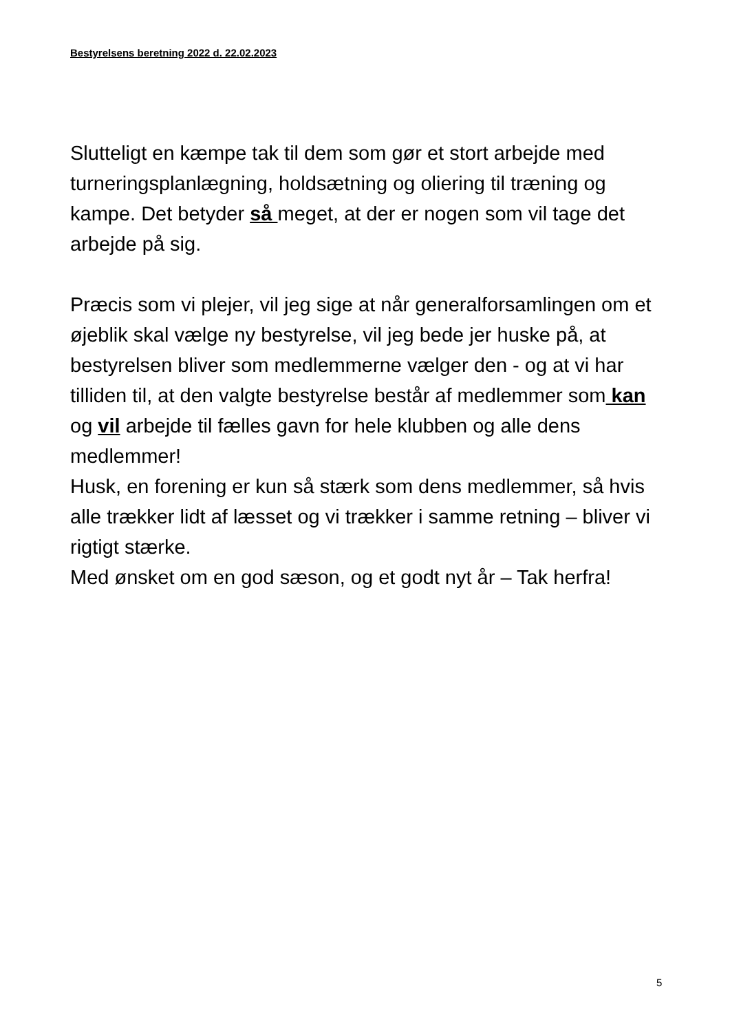Bestyrelsens beretning 2022 d. 22.02.2023
Slutteligt en kæmpe tak til dem som gør et stort arbejde med turneringsplanlægning, holdsætning og oliering til træning og kampe. Det betyder så meget, at der er nogen som vil tage det arbejde på sig.
Præcis som vi plejer, vil jeg sige at når generalforsamlingen om et øjeblik skal vælge ny bestyrelse, vil jeg bede jer huske på, at bestyrelsen bliver som medlemmerne vælger den - og at vi har tilliden til, at den valgte bestyrelse består af medlemmer som kan og vil arbejde til fælles gavn for hele klubben og alle dens medlemmer!
Husk, en forening er kun så stærk som dens medlemmer, så hvis alle trækker lidt af læsset og vi trækker i samme retning – bliver vi rigtigt stærke.
Med ønsket om en god sæson, og et godt nyt år – Tak herfra!
5